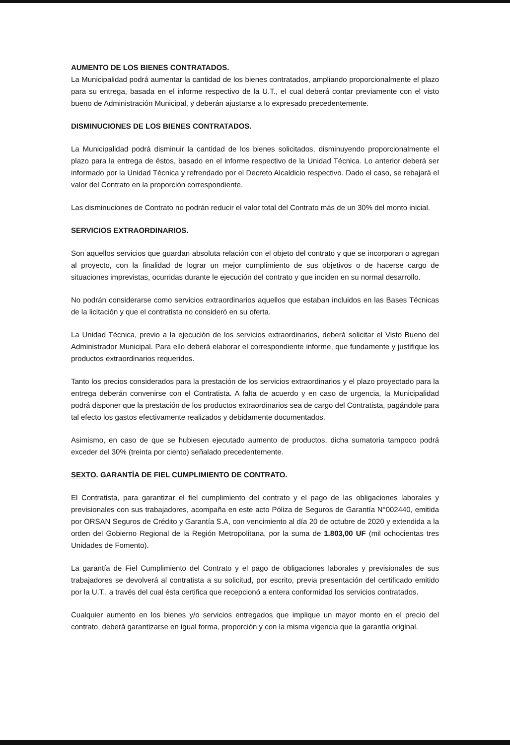AUMENTO DE LOS BIENES CONTRATADOS.
La Municipalidad podrá aumentar la cantidad de los bienes contratados, ampliando proporcionalmente el plazo para su entrega, basada en el informe respectivo de la U.T., el cual deberá contar previamente con el visto bueno de Administración Municipal, y deberán ajustarse a lo expresado precedentemente.
DISMINUCIONES DE LOS BIENES CONTRATADOS.
La Municipalidad podrá disminuir la cantidad de los bienes solicitados, disminuyendo proporcionalmente el plazo para la entrega de éstos, basado en el informe respectivo de la Unidad Técnica. Lo anterior deberá ser informado por la Unidad Técnica y refrendado por el Decreto Alcaldicio respectivo. Dado el caso, se rebajará el valor del Contrato en la proporción correspondiente.
Las disminuciones de Contrato no podrán reducir el valor total del Contrato más de un 30% del monto inicial.
SERVICIOS EXTRAORDINARIOS.
Son aquellos servicios que guardan absoluta relación con el objeto del contrato y que se incorporan o agregan al proyecto, con la finalidad de lograr un mejor cumplimiento de sus objetivos o de hacerse cargo de situaciones imprevistas, ocurridas durante le ejecución del contrato y que inciden en su normal desarrollo.
No podrán considerarse como servicios extraordinarios aquellos que estaban incluidos en las Bases Técnicas de la licitación y que el contratista no consideró en su oferta.
La Unidad Técnica, previo a la ejecución de los servicios extraordinarios, deberá solicitar el Visto Bueno del Administrador Municipal. Para ello deberá elaborar el correspondiente informe, que fundamente y justifique los productos extraordinarios requeridos.
Tanto los precios considerados para la prestación de los servicios extraordinarios y el plazo proyectado para la entrega deberán convenirse con el Contratista. A falta de acuerdo y en caso de urgencia, la Municipalidad podrá disponer que la prestación de los productos extraordinarios sea de cargo del Contratista, pagándole para tal efecto los gastos efectivamente realizados y debidamente documentados.
Asimismo, en caso de que se hubiesen ejecutado aumento de productos, dicha sumatoria tampoco podrá exceder del 30% (treinta por ciento) señalado precedentemente.
SEXTO. GARANTÍA DE FIEL CUMPLIMIENTO DE CONTRATO.
El Contratista, para garantizar el fiel cumplimiento del contrato y el pago de las obligaciones laborales y previsionales con sus trabajadores, acompaña en este acto Póliza de Seguros de Garantía N°002440, emitida por ORSAN Seguros de Crédito y Garantía S.A, con vencimiento al día 20 de octubre de 2020 y extendida a la orden del Gobierno Regional de la Región Metropolitana, por la suma de 1.803,00 UF (mil ochocientas tres Unidades de Fomento).
La garantía de Fiel Cumplimiento del Contrato y el pago de obligaciones laborales y previsionales de sus trabajadores se devolverá al contratista a su solicitud, por escrito, previa presentación del certificado emitido por la U.T., a través del cual ésta certifica que recepcionó a entera conformidad los servicios contratados.
Cualquier aumento en los bienes y/o servicios entregados que implique un mayor monto en el precio del contrato, deberá garantizarse en igual forma, proporción y con la misma vigencia que la garantía original.